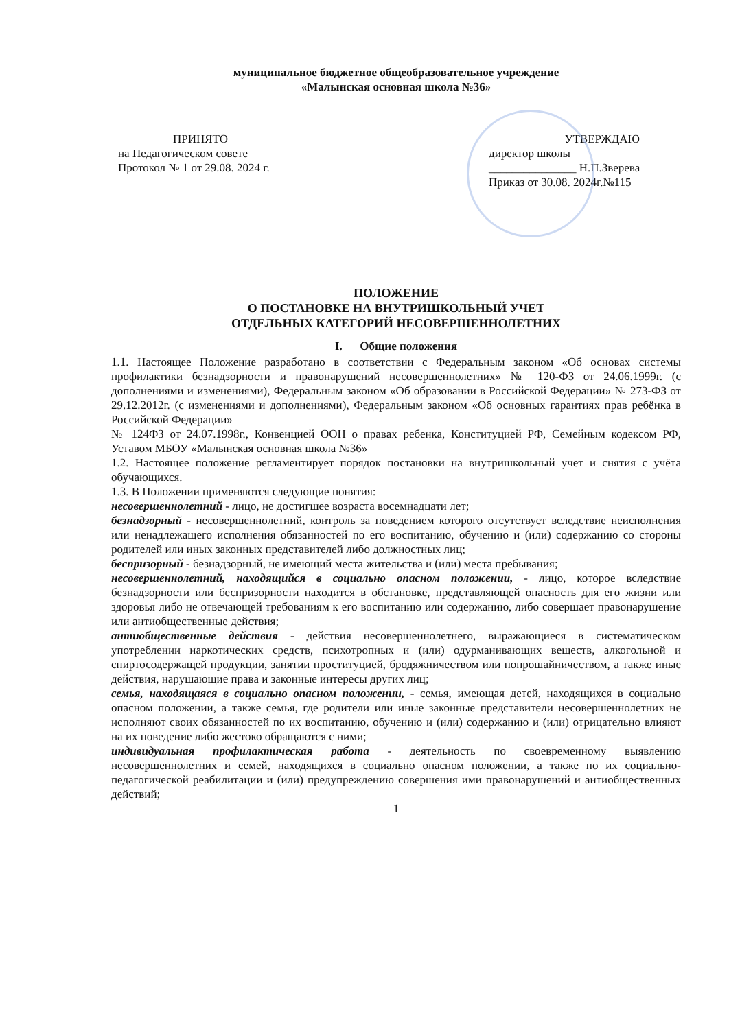муниципальное бюджетное общеобразовательное учреждение
«Малынская основная школа №36»
ПРИНЯТО
на Педагогическом совете
Протокол № 1 от 29.08. 2024 г.
УТВЕРЖДАЮ
директор школы
_______________ Н.П.Зверева
Приказ от 30.08. 2024г.№115
ПОЛОЖЕНИЕ
О ПОСТАНОВКЕ НА ВНУТРИШКОЛЬНЫЙ УЧЕТ
ОТДЕЛЬНЫХ КАТЕГОРИЙ НЕСОВЕРШЕННОЛЕТНИХ
I. Общие положения
1.1. Настоящее Положение разработано в соответствии с Федеральным законом «Об основах системы профилактики безнадзорности и правонарушений несовершеннолетних» № 120-ФЗ от 24.06.1999г. (с дополнениями и изменениями), Федеральным законом «Об образовании в Российской Федерации» № 273-ФЗ от 29.12.2012г. (с изменениями и дополнениями), Федеральным законом «Об основных гарантиях прав ребёнка в Российской Федерации»
№ 124ФЗ от 24.07.1998г., Конвенцией ООН о правах ребенка, Конституцией РФ, Семейным кодексом РФ, Уставом МБОУ «Малынская основная школа №36»
1.2. Настоящее положение регламентирует порядок постановки на внутришкольный учет и снятия с учёта обучающихся.
1.3. В Положении применяются следующие понятия:
несовершеннолетний - лицо, не достигшее возраста восемнадцати лет;
безнадзорный - несовершеннолетний, контроль за поведением которого отсутствует вследствие неисполнения или ненадлежащего исполнения обязанностей по его воспитанию, обучению и (или) содержанию со стороны родителей или иных законных представителей либо должностных лиц;
беспризорный - безнадзорный, не имеющий места жительства и (или) места пребывания;
несовершеннолетний, находящийся в социально опасном положении, - лицо, которое вследствие безнадзорности или беспризорности находится в обстановке, представляющей опасность для его жизни или здоровья либо не отвечающей требованиям к его воспитанию или содержанию, либо совершает правонарушение или антиобщественные действия;
антиобщественные действия - действия несовершеннолетнего, выражающиеся в систематическом употреблении наркотических средств, психотропных и (или) одурманивающих веществ, алкогольной и спиртосодержащей продукции, занятии проституцией, бродяжничеством или попрошайничеством, а также иные действия, нарушающие права и законные интересы других лиц;
семья, находящаяся в социально опасном положении, - семья, имеющая детей, находящихся в социально опасном положении, а также семья, где родители или иные законные представители несовершеннолетних не исполняют своих обязанностей по их воспитанию, обучению и (или) содержанию и (или) отрицательно влияют на их поведение либо жестоко обращаются с ними;
индивидуальная профилактическая работа - деятельность по своевременному выявлению несовершеннолетних и семей, находящихся в социально опасном положении, а также по их социально-педагогической реабилитации и (или) предупреждению совершения ими правонарушений и антиобщественных действий;
1